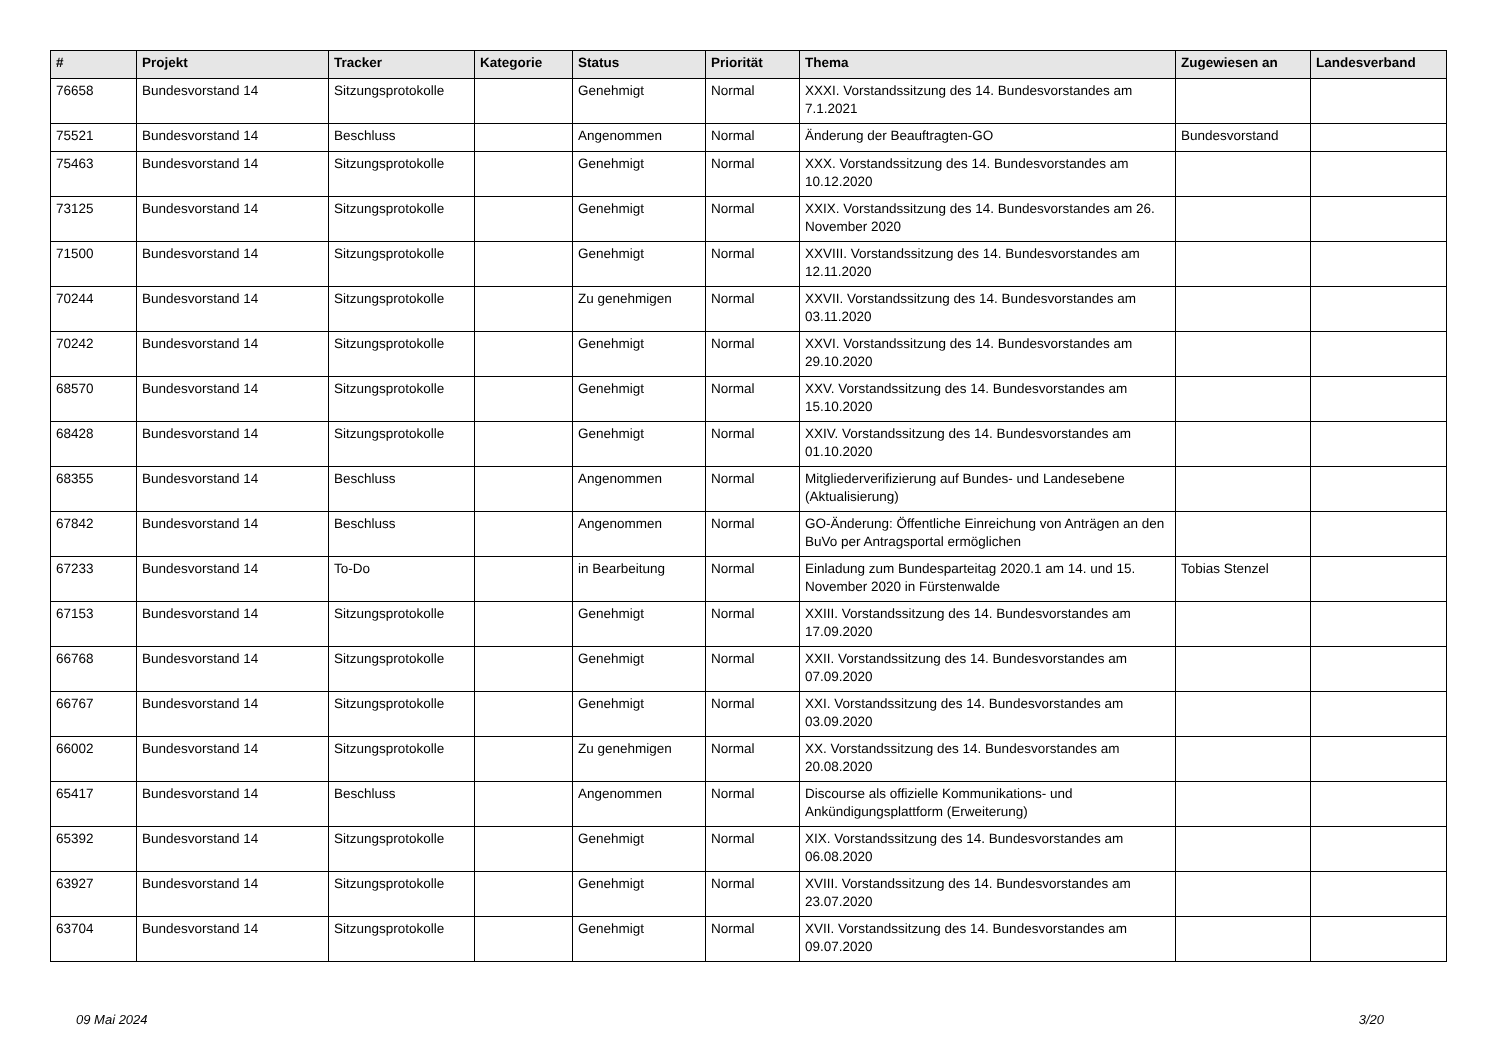| # | Projekt | Tracker | Kategorie | Status | Priorität | Thema | Zugewiesen an | Landesverband |
| --- | --- | --- | --- | --- | --- | --- | --- | --- |
| 76658 | Bundesvorstand 14 | Sitzungsprotokolle | | Genehmigt | Normal | XXXI. Vorstandssitzung des 14. Bundesvorstandes am 7.1.2021 | | |
| 75521 | Bundesvorstand 14 | Beschluss | | Angenommen | Normal | Änderung der Beauftragten-GO | Bundesvorstand | |
| 75463 | Bundesvorstand 14 | Sitzungsprotokolle | | Genehmigt | Normal | XXX. Vorstandssitzung des 14. Bundesvorstandes am 10.12.2020 | | |
| 73125 | Bundesvorstand 14 | Sitzungsprotokolle | | Genehmigt | Normal | XXIX. Vorstandssitzung des 14. Bundesvorstandes am 26. November 2020 | | |
| 71500 | Bundesvorstand 14 | Sitzungsprotokolle | | Genehmigt | Normal | XXVIII. Vorstandssitzung des 14. Bundesvorstandes am 12.11.2020 | | |
| 70244 | Bundesvorstand 14 | Sitzungsprotokolle | | Zu genehmigen | Normal | XXVII. Vorstandssitzung des 14. Bundesvorstandes am 03.11.2020 | | |
| 70242 | Bundesvorstand 14 | Sitzungsprotokolle | | Genehmigt | Normal | XXVI. Vorstandssitzung des 14. Bundesvorstandes am 29.10.2020 | | |
| 68570 | Bundesvorstand 14 | Sitzungsprotokolle | | Genehmigt | Normal | XXV. Vorstandssitzung des 14. Bundesvorstandes am 15.10.2020 | | |
| 68428 | Bundesvorstand 14 | Sitzungsprotokolle | | Genehmigt | Normal | XXIV. Vorstandssitzung des 14. Bundesvorstandes am 01.10.2020 | | |
| 68355 | Bundesvorstand 14 | Beschluss | | Angenommen | Normal | Mitgliederverifizierung auf Bundes- und Landesebene (Aktualisierung) | | |
| 67842 | Bundesvorstand 14 | Beschluss | | Angenommen | Normal | GO-Änderung: Öffentliche Einreichung von Anträgen an den BuVo per Antragsportal ermöglichen | | |
| 67233 | Bundesvorstand 14 | To-Do | | in Bearbeitung | Normal | Einladung zum Bundesparteitag 2020.1 am 14. und 15. November 2020 in Fürstenwalde | Tobias Stenzel | |
| 67153 | Bundesvorstand 14 | Sitzungsprotokolle | | Genehmigt | Normal | XXIII. Vorstandssitzung des 14. Bundesvorstandes am 17.09.2020 | | |
| 66768 | Bundesvorstand 14 | Sitzungsprotokolle | | Genehmigt | Normal | XXII. Vorstandssitzung des 14. Bundesvorstandes am 07.09.2020 | | |
| 66767 | Bundesvorstand 14 | Sitzungsprotokolle | | Genehmigt | Normal | XXI. Vorstandssitzung des 14. Bundesvorstandes am 03.09.2020 | | |
| 66002 | Bundesvorstand 14 | Sitzungsprotokolle | | Zu genehmigen | Normal | XX. Vorstandssitzung des 14. Bundesvorstandes am 20.08.2020 | | |
| 65417 | Bundesvorstand 14 | Beschluss | | Angenommen | Normal | Discourse als offizielle Kommunikations- und Ankündigungsplattform (Erweiterung) | | |
| 65392 | Bundesvorstand 14 | Sitzungsprotokolle | | Genehmigt | Normal | XIX. Vorstandssitzung des 14. Bundesvorstandes am 06.08.2020 | | |
| 63927 | Bundesvorstand 14 | Sitzungsprotokolle | | Genehmigt | Normal | XVIII. Vorstandssitzung des 14. Bundesvorstandes am 23.07.2020 | | |
| 63704 | Bundesvorstand 14 | Sitzungsprotokolle | | Genehmigt | Normal | XVII. Vorstandssitzung des 14. Bundesvorstandes am 09.07.2020 | | |
09 Mai 2024 3/20